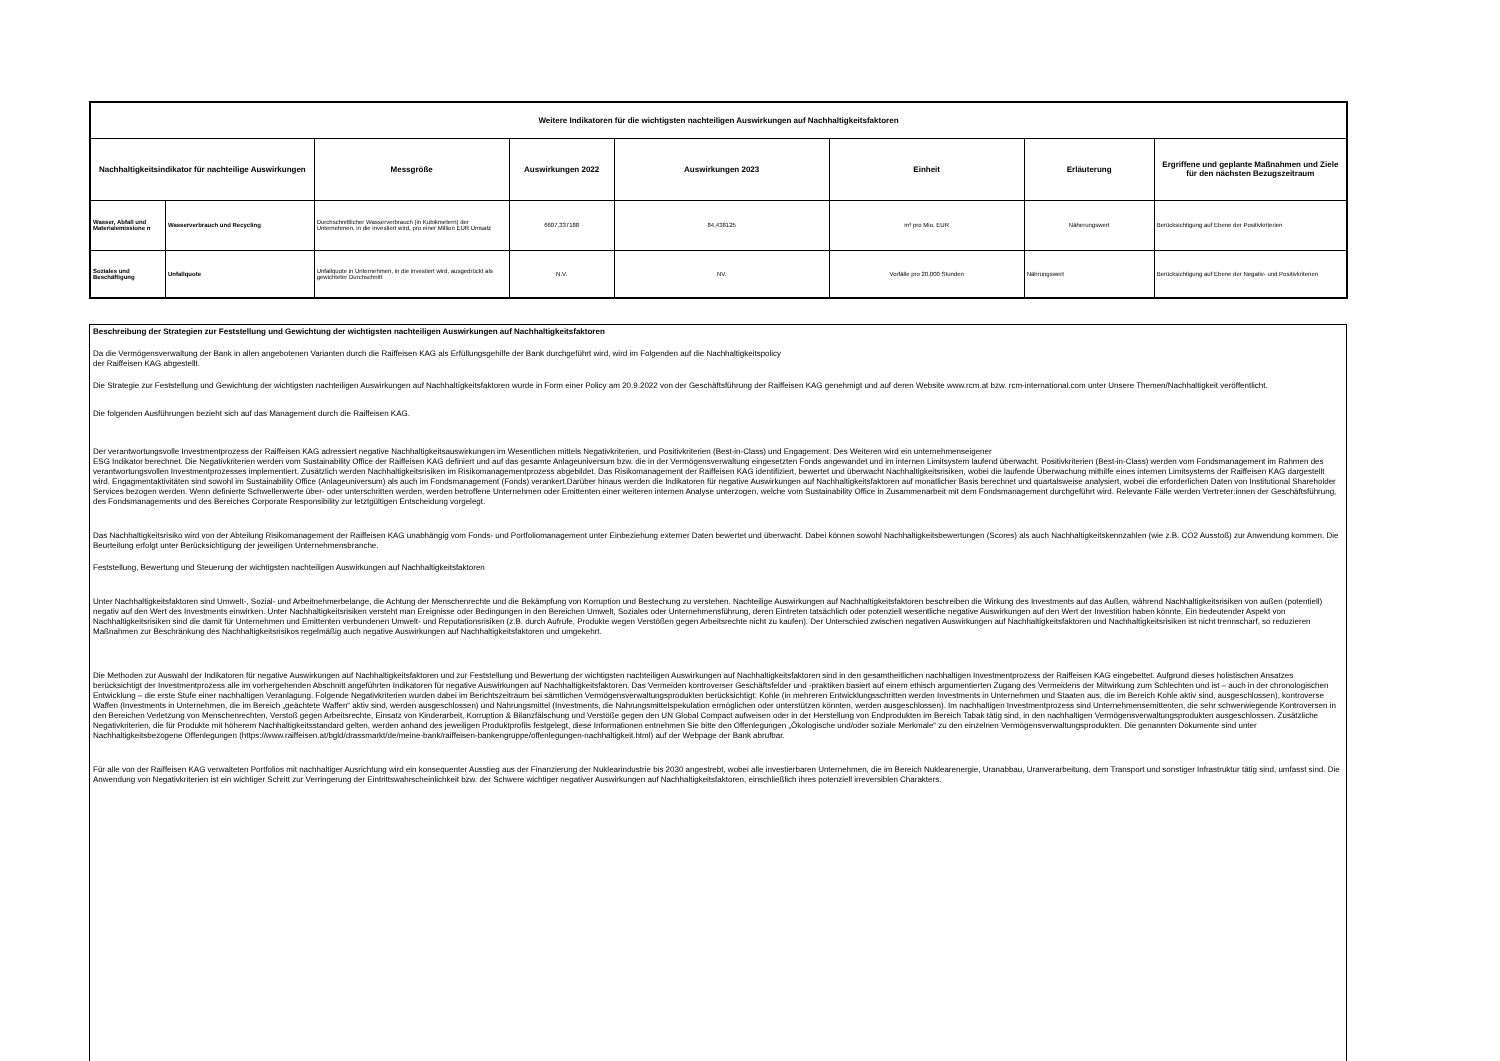| Weitere Indikatoren für die wichtigsten nachteiligen Auswirkungen auf Nachhaltigkeitsfaktoren | | | | | | | |
| --- | --- | --- | --- | --- | --- | --- | --- |
| Nachhaltigkeitsindikator für nachteilige Auswirkungen | | Messgröße | Auswirkungen 2022 | Auswirkungen 2023 | Einheit | Erläuterung | Ergriffene und geplante Maßnahmen und Ziele für den nächsten Bezugszeitraum |
| Wasser, Abfall und Materialemissione n | Wasserverbrauch und Recycling | Durchschnittlicher Wasserverbrauch (in Kubikmetern) der Unternehmen, in die investiert wird, pro einer Million EUR Umsatz | 6607,337188 | 84,438125 | m³ pro Mio. EUR | Näherungswert | Berücksichtigung auf Ebene der Positivkriterien |
| Soziales und Beschäftigung | Unfallquote | Unfallquote in Unternehmen, in die investiert wird, ausgedrückt als gewichteter Durchschnitt | N.V. | NV. | Vorfälle pro 20.000 Stunden | Nährungswert | Berücksichtigung auf Ebene der Negativ- und Positivkriterien |
Beschreibung der Strategien zur Feststellung und Gewichtung der wichtigsten nachteiligen Auswirkungen auf Nachhaltigkeitsfaktoren
Da die Vermögensverwaltung der Bank in allen angebotenen Varianten durch die Raiffeisen KAG als Erfüllungsgehilfe der Bank durchgeführt wird, wird im Folgenden auf die Nachhaltigkeitspolicy
der Raiffeisen KAG abgestellt.
Die Strategie zur Feststellung und Gewichtung der wichtigsten nachteiligen Auswirkungen auf Nachhaltígkeitsfaktoren wurde in Form einer Policy am 20.9.2022 von der Geschäftsführung der Raiffeisen KAG genehmigt und auf deren Website www.rcm.at bzw. rcm-international.com unter Unsere Themen/Nachhaltigkeit veröffentlicht.
Die folgenden Ausführungen bezieht sich auf das Management durch die Raiffeisen KAG.
Der verantwortungsvolle Investmentprozess der Raiffeisen KAG adressiert negative Nachhaltigkeitsauswirkungen im Wesentlichen mittels Negativkriterien, und Positivkriterien (Best-in-Class) und Engagement. Des Weiteren wird ein unternehmenseigener
ESG Indikator berechnet. Die Negativkriterien werden vom Sustainability Office der Raiffeisen KAG definiert und auf das gesamte Anlageuniversum bzw. die in der Vermögensverwaltung eingesetzten Fonds angewandet und im internen Limitsystem laufend überwacht. Positivkriterien (Best-in-Class) werden vom Fondsmanagement im Rahmen des verantwortungsvollen Investmentprozesses implementiert. Zusätzlich werden Nachhaltigkeitsrisiken im Risikomanagementprozess abgebildet. Das Risikomanagement der Raiffeisen KAG identifiziert, bewertet und überwacht Nachhaltigkeitsrisiken, wobei die laufende Überwachung mithilfe eines internen Limitsystems der Raiffeisen KAG dargestellt wird. Engagmentaktivitäten sind sowohl im Sustainability Office (Anlageuniversum) als auch im Fondsmanagement (Fonds) verankert.Darüber hinaus werden die Indikatoren für negative Auswirkungen auf Nachhaltigkeitsfaktoren auf monatlicher Basis berechnet und quartalsweise analysiert, wobei die erforderlichen Daten von Institutional Shareholder Services bezogen werden. Wenn definierte Schwellenwerte über- oder unterschritten werden, werden betroffene Unternehmen oder Emittenten einer weiteren internen Analyse unterzogen, welche vom Sustainability Office in Zusammenarbeit mit dem Fondsmanagement durchgeführt wird. Relevante Fälle werden Vertreter:innen der Geschäftsführung, des Fondsmanagements und des Bereiches Corporate Responsibility zur letztgültigen Entscheidung vorgelegt.
Das Nachhaltigkeitsrisiko wird von der Abteilung Risikomanagement der Raiffeisen KAG unabhängig vom Fonds- und Portfoliomanagement unter Einbeziehung externer Daten bewertet und überwacht. Dabei können sowohl Nachhaltigkeitsbewertungen (Scores) als auch Nachhaltigkeitskennzahlen (wie z.B. CO2 Ausstoß) zur Anwendung kommen. Die Beurteilung erfolgt unter Berücksichtigung der jeweiligen Unternehmensbranche.
Feststellung, Bewertung und Steuerung der wichtigsten nachteiligen Auswirkungen auf Nachhaltigkeitsfaktoren
Unter Nachhaltigkeitsfaktoren sind Umwelt-, Sozial- und Arbeitnehmerbelange, die Achtung der Menschenrechte und die Bekämpfung von Korruption und Bestechung zu verstehen. Nachteilige Auswirkungen auf Nachhaltigkeitsfaktoren beschreiben die Wirkung des Investments auf das Außen, während Nachhaltigkeitsrisiken von außen (potentiell) negativ auf den Wert des Investments einwirken. Unter Nachhaltigkeitsrisiken versteht man Ereignisse oder Bedingungen in den Bereichen Umwelt, Soziales oder Unternehmensführung, deren Eintreten tatsächlich oder potenziell wesentliche negative Auswirkungen auf den Wert der Investition haben könnte. Ein bedeutender Aspekt von Nachhaltigkeitsrisiken sind die damit für Unternehmen und Emittenten verbundenen Umwelt- und Reputationsrisiken (z.B. durch Aufrufe, Produkte wegen Verstößen gegen Arbeitsrechte nicht zu kaufen). Der Unterschied zwischen negativen Auswirkungen auf Nachhaltigkeitsfaktoren und Nachhaltigkeitsrisiken ist nicht trennscharf, so reduzieren Maßnahmen zur Beschränkung des Nachhaltigkeitsrisikos regelmäßig auch negative Auswirkungen auf Nachhaltigkeitsfaktoren und umgekehrt.
Die Methoden zur Auswahl der Indikatoren für negative Auswirkungen auf Nachhaltigkeitsfaktoren und zur Feststellung und Bewertung der wichtigsten nachteiligen Auswirkungen auf Nachhaltigkeitsfaktoren sind in den gesamtheitlichen nachhaltigen Investmentprozess der Raiffeisen KAG eingebettet. Aufgrund dieses holistischen Ansatzes berücksichtigt der Investmentprozess alle im vorhergehenden Abschnitt angeführten Indikatoren für negative Auswirkungen auf Nachhaltigkeitsfaktoren. Das Vermeiden kontroverser Geschäftsfelder und -praktiken basiert auf einem ethisch argumentierten Zugang des Vermeidens der Mitwirkung zum Schlechten und ist – auch in der chronologischen Entwicklung – die erste Stufe einer nachhaltigen Veranlagung. Folgende Negativkriterien wurden dabei im Berichtszeitraum bei sämtlichen Vermögensverwaltungsprodukten berücksichtigt: Kohle (in mehreren Entwicklungsschritten werden Investments in Unternehmen und Staaten aus, die im Bereich Kohle aktiv sind, ausgeschlossen), kontroverse Waffen (Investments in Unternehmen, die im Bereich „geächtete Waffen“ aktiv sind, werden ausgeschlossen) und Nahrungsmittel (Investments, die Nahrungsmittelspekulation ermöglichen oder unterstützen könnten, werden ausgeschlossen). Im nachhaltigen Investmentprozess sind Unternehmensemittenten, die sehr schwerwiegende Kontroversen in den Bereichen Verletzung von Menschenrechten, Verstoß gegen Arbeitsrechte, Einsatz von Kinderarbeit, Korruption & Bilanzfälschung und Verstöße gegen den UN Global Compact aufweisen oder in der Herstellung von Endprodukten im Bereich Tabak tätig sind, in den nachhaltigen Vermögensverwaltungsprodukten ausgeschlossen. Zusätzliche Negativkriterien, die für Produkte mit höherem Nachhaltigkeitsstandard gelten, werden anhand des jeweiligen Produktprofils festgelegt, diese Informationen entnehmen Sie bitte den Offenlegungen „Ökologische und/oder soziale Merkmale“ zu den einzelnen Vermögensverwaltungsprodukten. Die genannten Dokumente sind unter Nachhaltigkeitsbezogene Offenlegungen (https://www.raiffeisen.at/bgld/drassmarkt/de/meine-bank/raiffeisen-bankengruppe/offenlegungen-nachhaltigkeit.html) auf der Webpage der Bank abrufbar.
Für alle von der Raiffeisen KAG verwalteten Portfolios mit nachhaltiger Ausrichtung wird ein konsequenter Ausstieg aus der Finanzierung der Nuklearindustrie bis 2030 angestrebt, wobei alle investierbaren Unternehmen, die im Bereich Nuklearenergie, Uranabbau, Uranverarbeitung, dem Transport und sonstiger Infrastruktur tätig sind, umfasst sind. Die Anwendung von Negativkriterien ist ein wichtiger Schritt zur Verringerung der Eintrittswahrscheinlichkeit bzw. der Schwere wichtiger negativer Auswirkungen auf Nachhaltigkeitsfaktoren, einschließlich ihres potenziell irreversiblen Charakters.